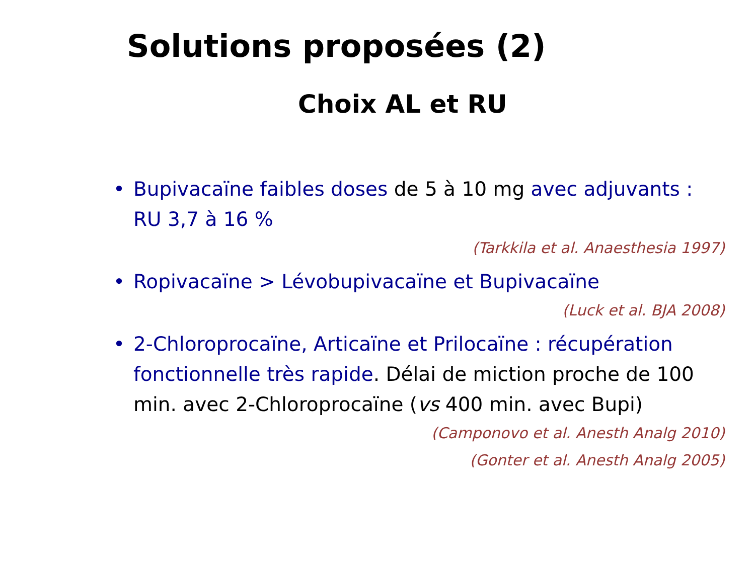Solutions proposées (2)
Choix AL et RU
• Bupivacaïne faibles doses de 5 à 10 mg avec adjuvants : RU 3,7 à 16 %
(Tarkkila et al. Anaesthesia 1997)
• Ropivacaïne > Lévobupivacaïne et Bupivacaïne
(Luck et al. BJA 2008)
• 2-Chloroprocaïne, Articaïne et Prilocaïne : récupération fonctionnelle très rapide. Délai de miction proche de 100 min. avec 2-Chloroprocaïne (vs 400 min. avec Bupi)
(Camponovo et al. Anesth Analg 2010)
(Gonter et al. Anesth Analg 2005)